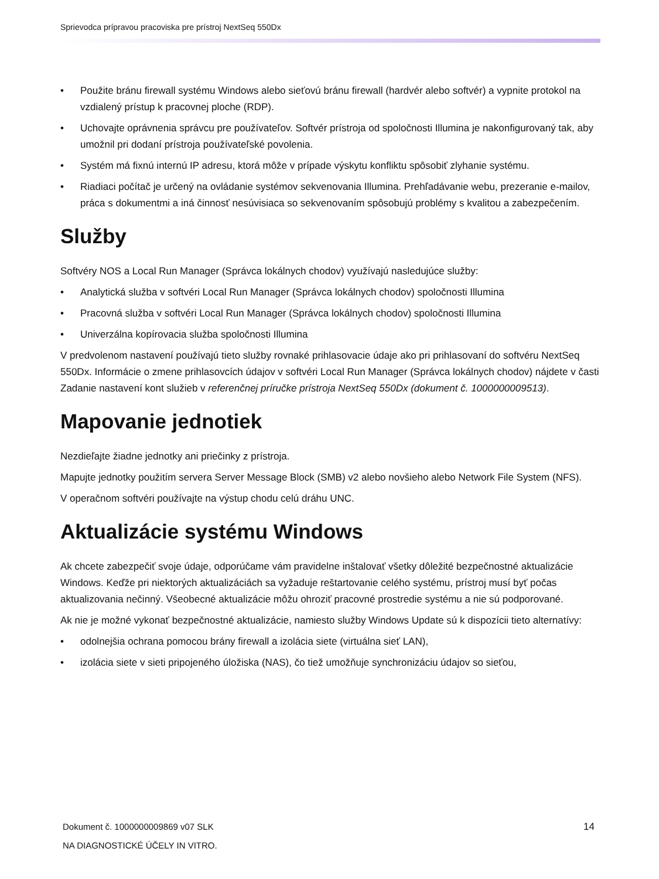Sprievodca prípravou pracoviska pre prístroj NextSeq 550Dx
• Použite bránu firewall systému Windows alebo sieťovú bránu firewall (hardvér alebo softvér) a vypnite protokol na vzdialený prístup k pracovnej ploche (RDP).
• Uchovajte oprávnenia správcu pre používateľov. Softvér prístroja od spoločnosti Illumina je nakonfigurovaný tak, aby umožnil pri dodaní prístroja používateľské povolenia.
• Systém má fixnú internú IP adresu, ktorá môže v prípade výskytu konfliktu spôsobiť zlyhanie systému.
• Riadiaci počítač je určený na ovládanie systémov sekvenovania Illumina. Prehľadávanie webu, prezeranie e-mailov, práca s dokumentmi a iná činnosť nesúvisiaca so sekvenovaním spôsobujú problémy s kvalitou a zabezpečením.
Služby
Softvéry NOS a Local Run Manager (Správca lokálnych chodov) využívajú nasledujúce služby:
• Analytická služba v softvéri Local Run Manager (Správca lokálnych chodov) spoločnosti Illumina
• Pracovná služba v softvéri Local Run Manager (Správca lokálnych chodov) spoločnosti Illumina
• Univerzálna kopírovacia služba spoločnosti Illumina
V predvolenom nastavení používajú tieto služby rovnaké prihlasovacie údaje ako pri prihlasovaní do softvéru NextSeq 550Dx. Informácie o zmene prihlasovcích údajov v softvéri Local Run Manager (Správca lokálnych chodov) nájdete v časti Zadanie nastavení kont služieb v referenčnej príručke prístroja NextSeq 550Dx (dokument č. 1000000009513).
Mapovanie jednotiek
Nezdieľajte žiadne jednotky ani priečinky z prístroja.
Mapujte jednotky použitím servera Server Message Block (SMB) v2 alebo novšieho alebo Network File System (NFS).
V operačnom softvéri používajte na výstup chodu celú dráhu UNC.
Aktualizácie systému Windows
Ak chcete zabezpečiť svoje údaje, odporúčame vám pravidelne inštalovať všetky dôležité bezpečnostné aktualizácie Windows. Keďže pri niektorých aktualizáciách sa vyžaduje reštartovanie celého systému, prístroj musí byť počas aktualizovania nečinný. Všeobecné aktualizácie môžu ohroziť pracovné prostredie systému a nie sú podporované.
Ak nie je možné vykonať bezpečnostné aktualizácie, namiesto služby Windows Update sú k dispozícii tieto alternatívy:
• odolnejšia ochrana pomocou brány firewall a izolácia siete (virtuálna sieť LAN),
• izolácia siete v sieti pripojeného úložiska (NAS), čo tiež umožňuje synchronizáciu údajov so sieťou,
Dokument č. 1000000009869 v07 SLK 14
NA DIAGNOSTICKÉ ÚČELY IN VITRO.